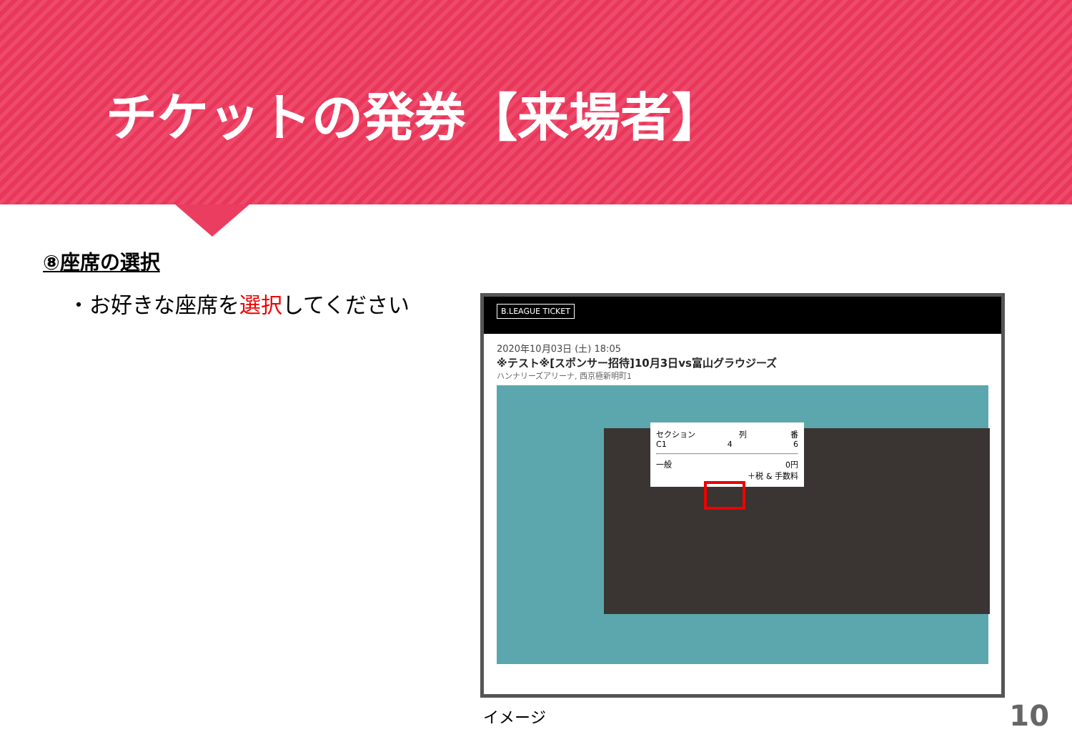チケットの発券【来場者】
⑧座席の選択
・お好きな座席を選択してください
B.LEAGUE TICKET
2020年10月03日 (土) 18:05
※テスト※[スポンサー招待]10月3日vs富山グラウジーズ
ハンナリーズアリーナ, 西京極新明町1
セクション 列 番
C1 4 6
一般 0円
＋税 & 手数料
イメージ 10